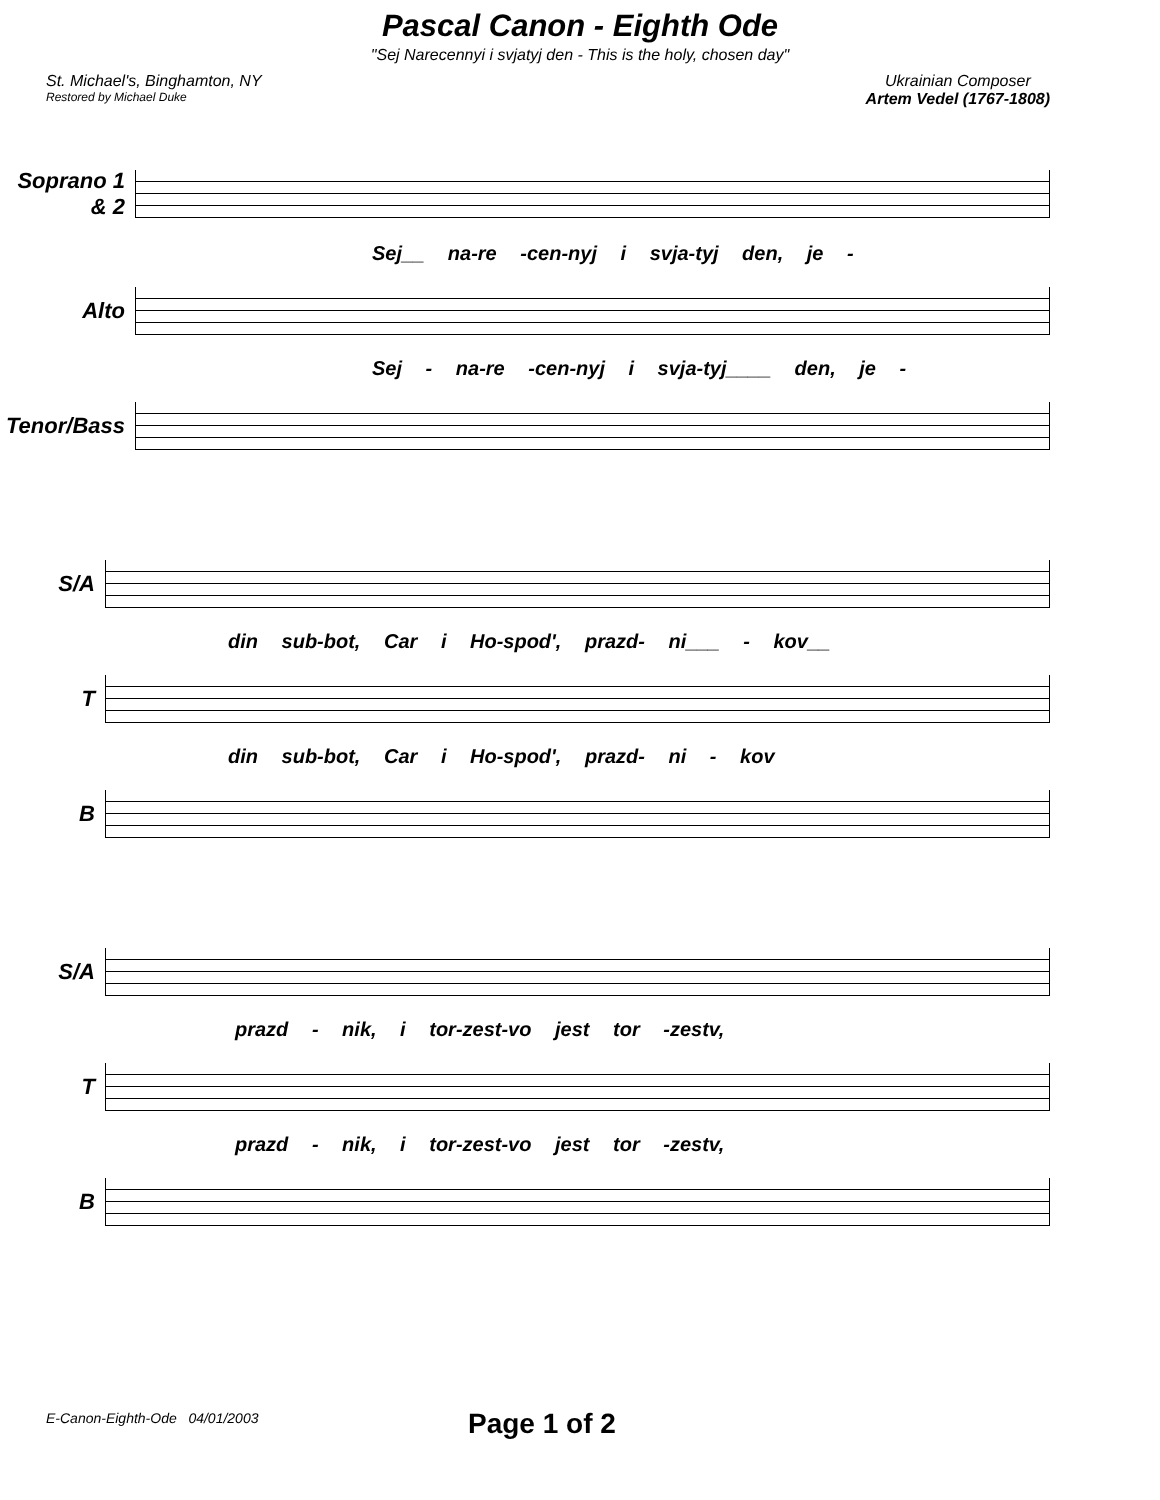Pascal Canon - Eighth Ode
"Sej Narecennyi i svjatyj den - This is the holy, chosen day"
St. Michael's, Binghamton, NY
Restored by Michael Duke
Ukrainian Composer
Artem Vedel (1767-1808)
Soprano 1 & 2
Sej__ na-re -cen-nyj i svja-tyj den, je -
Alto
Sej - na-re -cen-nyj i svja-tyj____ den, je -
Tenor/Bass
S/A
din sub-bot, Car i Ho-spod', prazd- ni___ - kov__
T
din sub-bot, Car i Ho-spod', prazd- ni - kov
B
S/A
prazd - nik, i tor-zest-vo jest tor -zestv,
T
prazd - nik, i tor-zest-vo jest tor -zestv,
B
E-Canon-Eighth-Ode 04/01/2003
Page 1 of 2